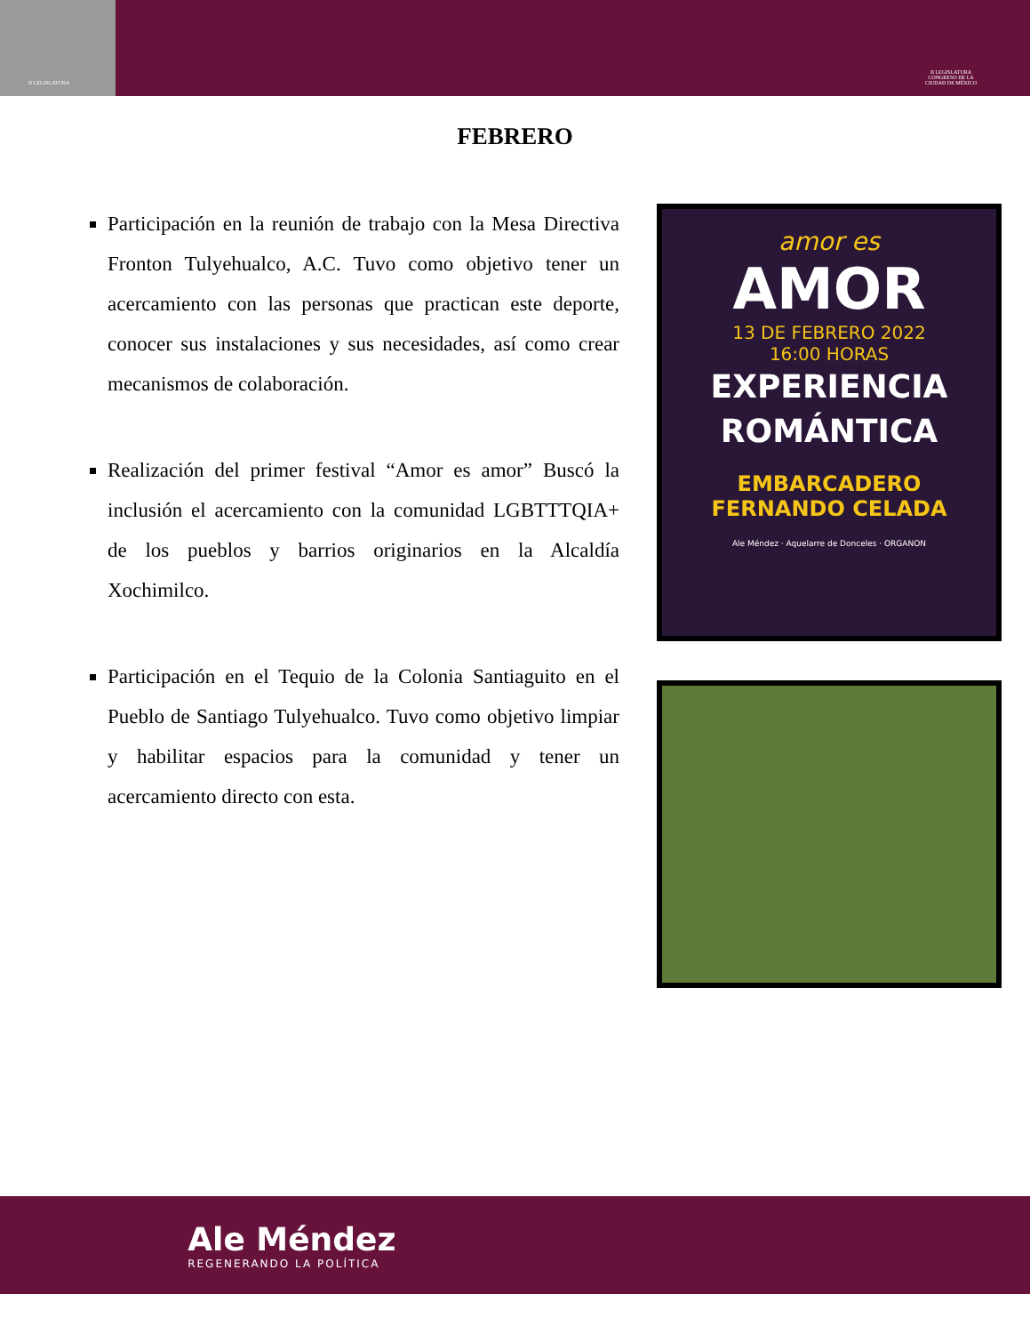II LEGISLATURA
II LEGISLATURA
CONGRESO DE LA
CIUDAD DE MÉXICO
FEBRERO
Participación en la reunión de trabajo con la Mesa Directiva Fronton Tulyehualco, A.C. Tuvo como objetivo tener un acercamiento con las personas que practican este deporte, conocer sus instalaciones y sus necesidades, así como crear mecanismos de colaboración.
Realización del primer festival “Amor es amor” Buscó la inclusión el acercamiento con la comunidad LGBTTTQIA+ de los pueblos y barrios originarios en la Alcaldía Xochimilco.
Participación en el Tequio de la Colonia Santiaguito en el Pueblo de Santiago Tulyehualco. Tuvo como objetivo limpiar y habilitar espacios para la comunidad y tener un acercamiento directo con esta.
amor es
AMOR
13 DE FEBRERO 2022
16:00 HORAS
EXPERIENCIA
ROMÁNTICA
EMBARCADERO
FERNANDO CELADA
Ale Méndez · Aquelarre de Donceles · ORGANON
Ale Méndez
REGENERANDO LA POLÍTICA